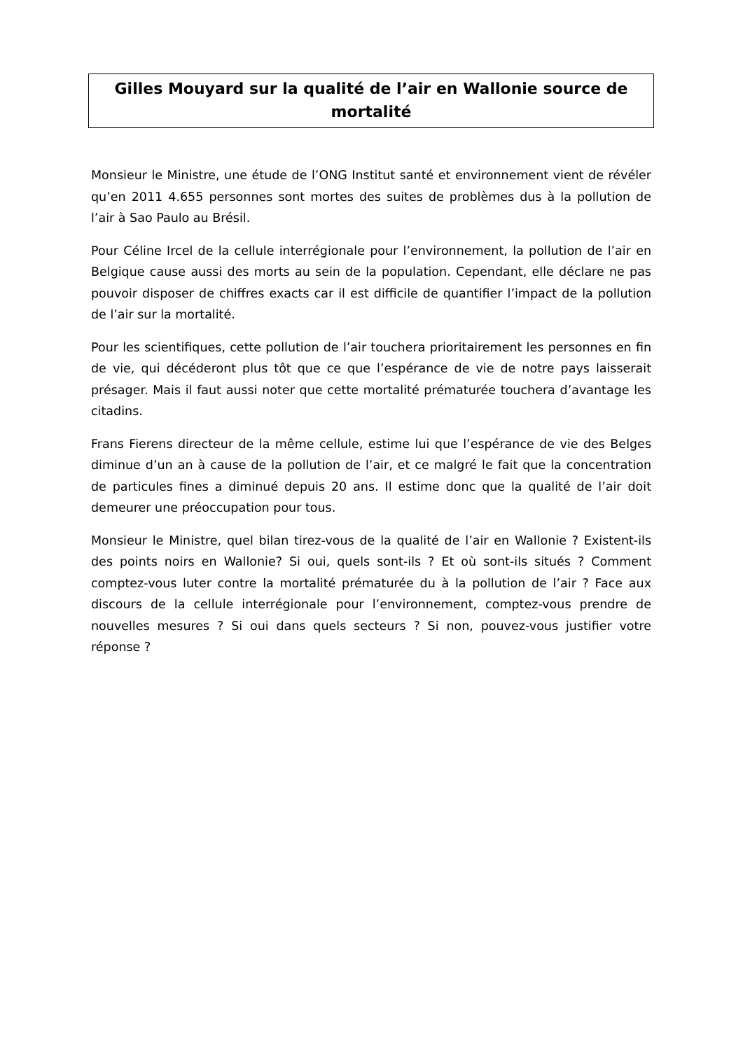Gilles Mouyard sur la qualité de l’air en Wallonie source de mortalité
Monsieur le Ministre, une étude de l’ONG Institut santé et environnement vient de révéler qu’en 2011 4.655 personnes sont mortes des suites de problèmes dus à la pollution de l’air à Sao Paulo au Brésil.
Pour Céline Ircel de la cellule interrégionale pour l’environnement, la pollution de l’air en Belgique cause aussi des morts au sein de la population. Cependant, elle déclare ne pas pouvoir disposer de chiffres exacts car il est difficile de quantifier l’impact de la pollution de l’air sur la mortalité.
Pour les scientifiques, cette pollution de l’air touchera prioritairement les personnes en fin de vie, qui décéderont plus tôt que ce que l’espérance de vie de notre pays laisserait présager. Mais il faut aussi noter que cette mortalité prématurée touchera d’avantage les citadins.
Frans Fierens directeur de la même cellule, estime lui que l’espérance de vie des Belges diminue d’un an à cause de la pollution de l’air, et ce malgré le fait que la concentration de particules fines a diminué depuis 20 ans. Il estime donc que la qualité de l’air doit demeurer une préoccupation pour tous.
Monsieur le Ministre, quel bilan tirez-vous de la qualité de l’air en Wallonie ? Existent-ils des points noirs en Wallonie? Si oui, quels sont-ils ? Et où sont-ils situés ? Comment comptez-vous luter contre la mortalité prématurée du à la pollution de l’air ? Face aux discours de la cellule interrégionale pour l’environnement, comptez-vous prendre de nouvelles mesures ? Si oui dans quels secteurs ? Si non, pouvez-vous justifier votre réponse ?